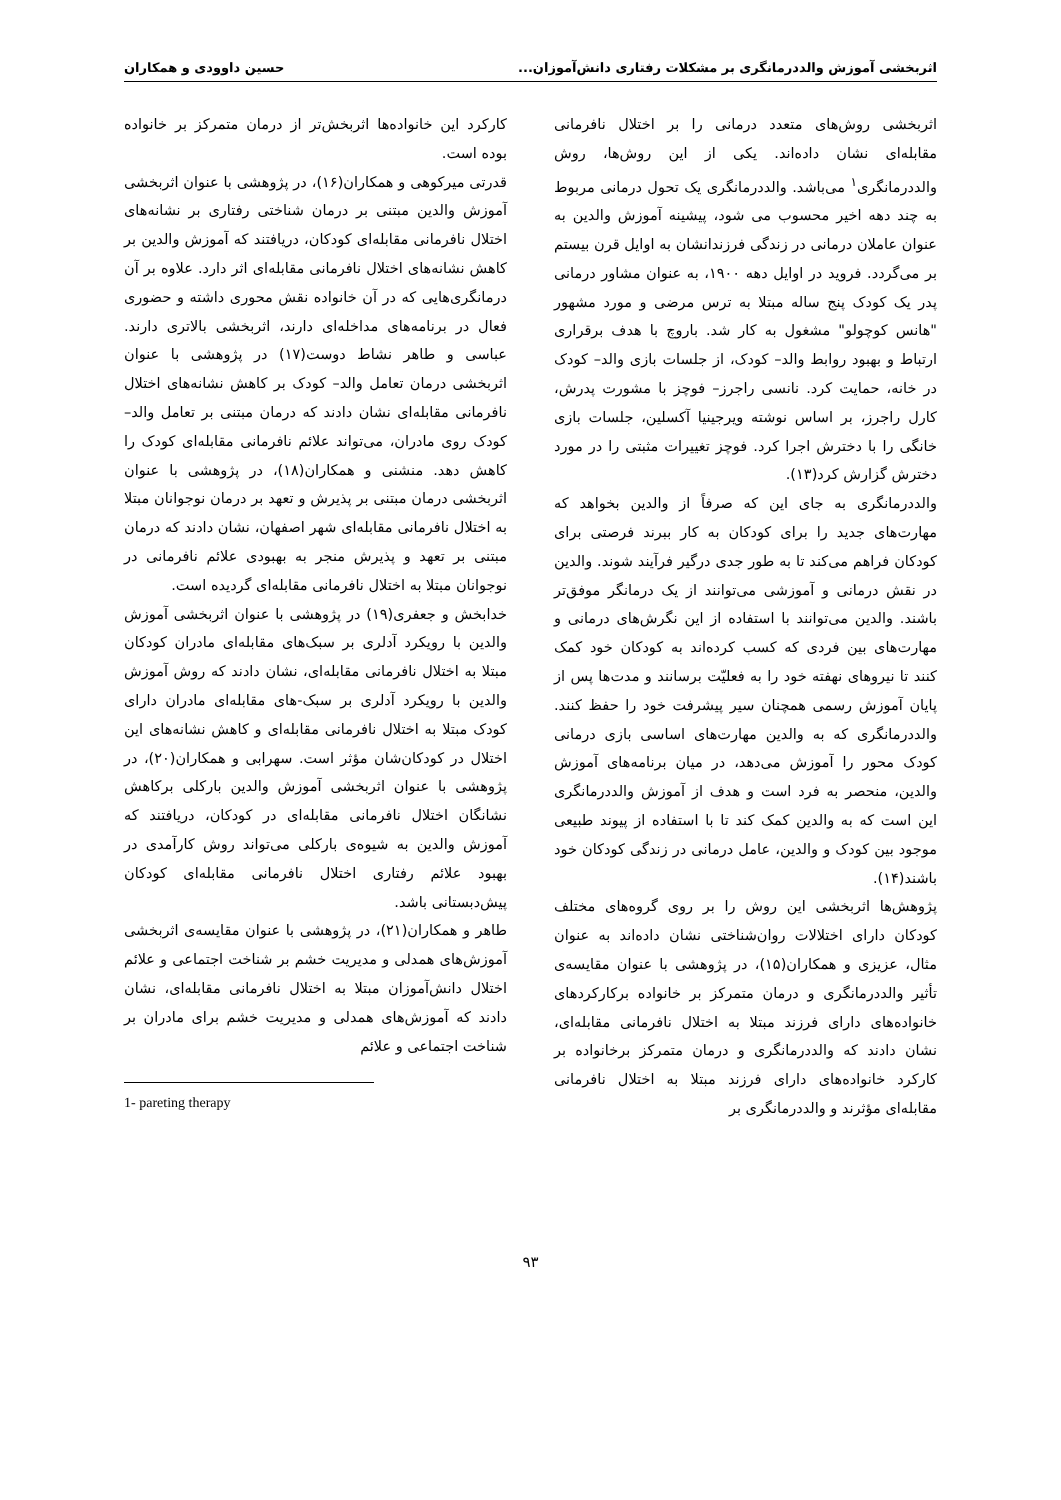اثربخشی آموزش والددرمانگری بر مشکلات رفتاری دانش‌آموزان... حسین داوودی و همکاران
اثربخشی روش‌های متعدد درمانی را بر اختلال نافرمانی مقابله‌ای نشان داده‌اند. یکی از این روش‌ها، روش والددرمانگری<sup>۱</sup> می‌باشد. والددرمانگری یک تحول درمانی مربوط به چند دهه اخیر محسوب می شود، پیشینه آموزش والدین به عنوان عاملان درمانی در زندگی فرزندانشان به اوایل قرن بیستم بر می‌گردد. فروید در اوایل دهه ۱۹۰۰، به عنوان مشاور درمانی پدر یک کودک پنج ساله مبتلا به ترس مرضی و مورد مشهور "هانس کوچولو" مشغول به کار شد. باروچ با هدف برقراری ارتباط و بهبود روابط والد– کودک، از جلسات بازی والد– کودک در خانه، حمایت کرد. نانسی راجرز– فوچز با مشورت پدرش، کارل راجرز، بر اساس نوشته ویرجینیا آکسلین، جلسات بازی خانگی را با دخترش اجرا کرد. فوچز تغییرات مثبتی را در مورد دخترش گزارش کرد(۱۳).
والددرمانگری به جای این که صرفاً از والدین بخواهد که مهارت‌های جدید را برای کودکان به کار ببرند فرصتی برای کودکان فراهم می‌کند تا به طور جدی درگیر فرآیند شوند. والدین در نقش درمانی و آموزشی می‌توانند از یک درمانگر موفق‌تر باشند. والدین می‌توانند با استفاده از این نگرش‌های درمانی و مهارت‌های بین فردی که کسب کرده‌اند به کودکان خود کمک کنند تا نیروهای نهفته خود را به فعلیّت برسانند و مدت‌ها پس از پایان آموزش رسمی همچنان سیر پیشرفت خود را حفظ کنند. والددرمانگری که به والدین مهارت‌های اساسی بازی درمانی کودک محور را آموزش می‌دهد، در میان برنامه‌های آموزش والدین، منحصر به فرد است و هدف از آموزش والددرمانگری این است که به والدین کمک کند تا با استفاده از پیوند طبیعی موجود بین کودک و والدین، عامل درمانی در زندگی کودکان خود باشند(۱۴).
پژوهش‌ها اثربخشی این روش را بر روی گروه‌های مختلف کودکان دارای اختلالات روان‌شناختی نشان داده‌اند به عنوان مثال، عزیزی و همکاران(۱۵)، در پژوهشی با عنوان مقایسه‌ی تأثیر والددرمانگری و درمان متمرکز بر خانواده برکارکردهای خانواده‌های دارای فرزند مبتلا به اختلال نافرمانی مقابله‌ای، نشان دادند که والددرمانگری و درمان متمرکز برخانواده بر کارکرد خانواده‌های دارای فرزند مبتلا به اختلال نافرمانی مقابله‌ای مؤثرند و والددرمانگری بر
کارکرد این خانواده‌ها اثربخش‌تر از درمان متمرکز بر خانواده بوده است.
قدرتی میرکوهی و همکاران(۱۶)، در پژوهشی با عنوان اثربخشی آموزش والدین مبتنی بر درمان شناختی رفتاری بر نشانه‌های اختلال نافرمانی مقابله‌ای کودکان، دریافتند که آموزش والدین بر کاهش نشانه‌های اختلال نافرمانی مقابله‌ای اثر دارد. علاوه بر آن درمانگری‌هایی که در آن خانواده نقش محوری داشته و حضوری فعال در برنامه‌های مداخله‌ای دارند، اثربخشی بالاتری دارند. عباسی و طاهر نشاط دوست(۱۷) در پژوهشی با عنوان اثربخشی درمان تعامل والد– کودک بر کاهش نشانه‌های اختلال نافرمانی مقابله‌ای نشان دادند که درمان مبتنی بر تعامل والد– کودک روی مادران، می‌تواند علائم نافرمانی مقابله‌ای کودک را کاهش دهد. منشنی و همکاران(۱۸)، در پژوهشی با عنوان اثربخشی درمان مبتنی بر پذیرش و تعهد بر درمان نوجوانان مبتلا به اختلال نافرمانی مقابله‌ای شهر اصفهان، نشان دادند که درمان مبتنی بر تعهد و پذیرش منجر به بهبودی علائم نافرمانی در نوجوانان مبتلا به اختلال نافرمانی مقابله‌ای گردیده است.
خدابخش و جعفری(۱۹) در پژوهشی با عنوان اثربخشی آموزش والدین با رویکرد آدلری بر سبک‌های مقابله‌ای مادران کودکان مبتلا به اختلال نافرمانی مقابله‌ای، نشان دادند که روش آموزش والدین با رویکرد آدلری بر سبک‌-های مقابله‌ای مادران دارای کودک مبتلا به اختلال نافرمانی مقابله‌ای و کاهش نشانه‌های این اختلال در کودکان‌شان مؤثر است. سهرابی و همکاران(۲۰)، در پژوهشی با عنوان اثربخشی آموزش والدین بارکلی برکاهش نشانگان اختلال نافرمانی مقابله‌ای در کودکان، دریافتند که آموزش والدین به شیوه‌ی بارکلی می‌تواند روش کارآمدی در بهبود علائم رفتاری اختلال نافرمانی مقابله‌ای کودکان پیش‌دبستانی باشد.
طاهر و همکاران(۲۱)، در پژوهشی با عنوان مقایسه‌ی اثربخشی آموزش‌های همدلی و مدیریت خشم بر شناخت اجتماعی و علائم اختلال دانش‌آموزان مبتلا به اختلال نافرمانی مقابله‌ای، نشان دادند که آموزش‌های همدلی و مدیریت خشم برای مادران بر شناخت اجتماعی و علائم
1- pareting therapy
۹۳